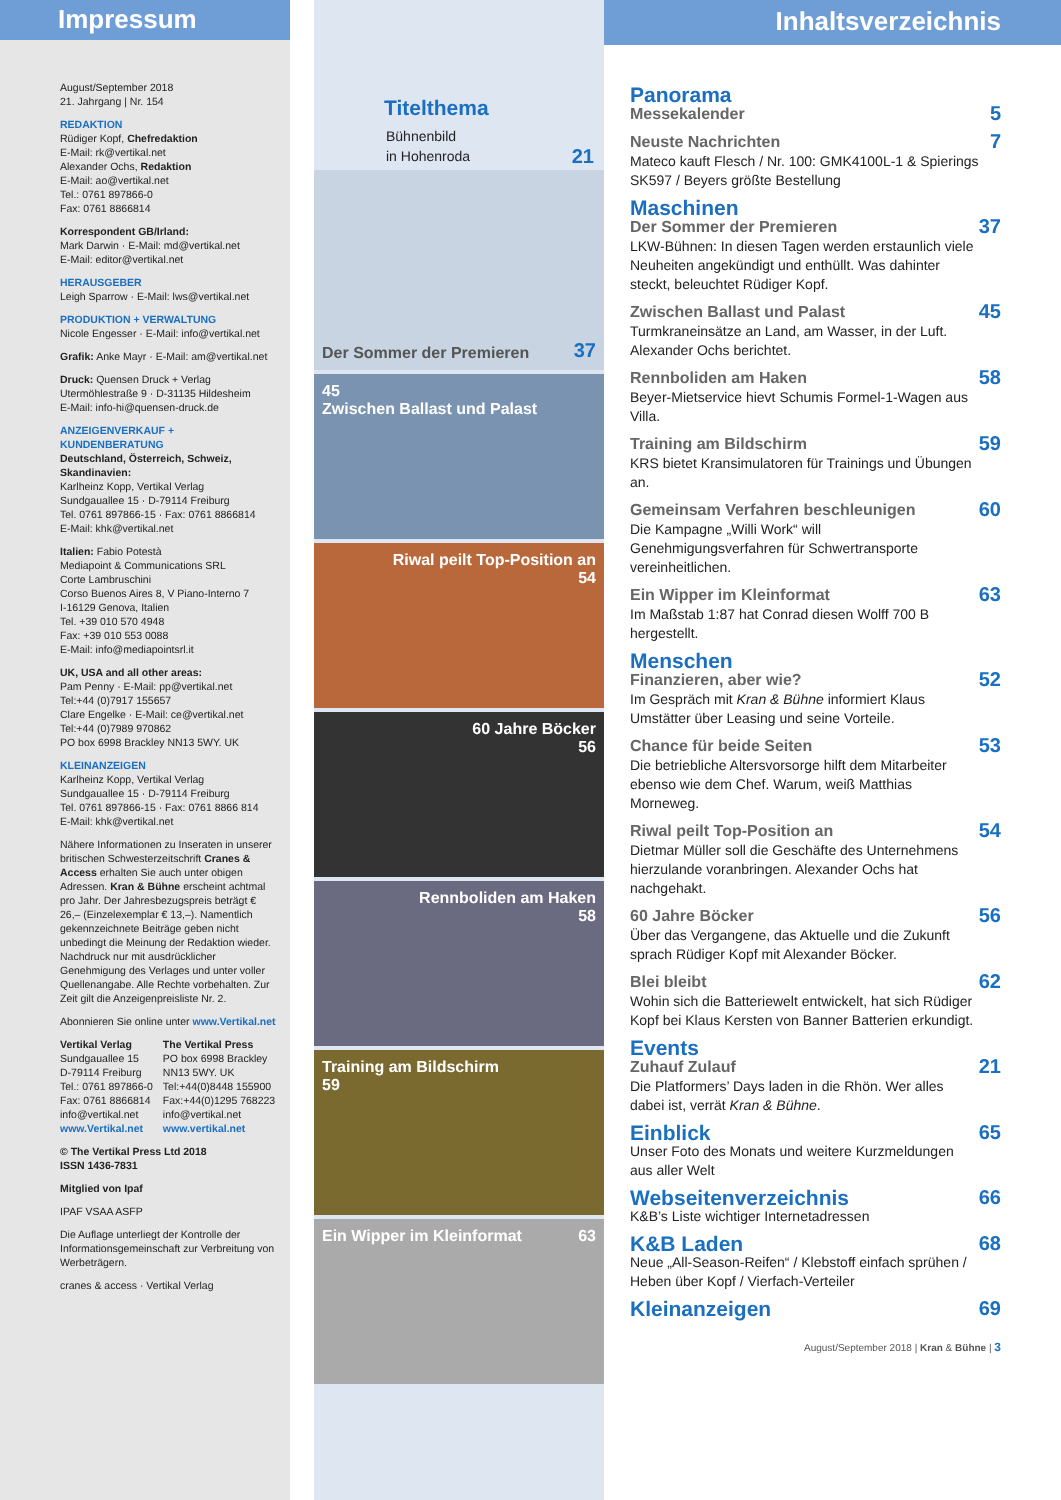Impressum
August/September 2018
21. Jahrgang | Nr. 154
REDAKTION
Rüdiger Kopf, Chefredaktion
E-Mail: rk@vertikal.net
Alexander Ochs, Redaktion
E-Mail: ao@vertikal.net
Tel.: 0761 897866-0
Fax: 0761 8866814
Korrespondent GB/Irland:
Mark Darwin · E-Mail: md@vertikal.net
E-Mail: editor@vertikal.net
HERAUSGEBER
Leigh Sparrow · E-Mail: lws@vertikal.net
PRODUKTION + VERWALTUNG
Nicole Engesser · E-Mail: info@vertikal.net
Grafik: Anke Mayr · E-Mail: am@vertikal.net
Druck: Quensen Druck + Verlag
Utermöhlestraße 9 · D-31135 Hildesheim
E-Mail: info-hi@quensen-druck.de
ANZEIGENVERKAUF + KUNDENBERATUNG
Deutschland, Österreich, Schweiz, Skandinavien:
Karlheinz Kopp, Vertikal Verlag
Sundgauallee 15 · D-79114 Freiburg
Tel. 0761 897866-15 · Fax: 0761 8866814
E-Mail: khk@vertikal.net
Italien: Fabio Potestà
Mediapoint & Communications SRL
Corte Lambruschini
Corso Buenos Aires 8, V Piano-Interno 7
I-16129 Genova, Italien
Tel. +39 010 570 4948
Fax: +39 010 553 0088
E-Mail: info@mediapointsrl.it
UK, USA and all other areas:
Pam Penny · E-Mail: pp@vertikal.net
Tel:+44 (0)7917 155657
Clare Engelke · E-Mail: ce@vertikal.net
Tel:+44 (0)7989 970862
PO box 6998 Brackley NN13 5WY. UK
KLEINANZEIGEN
Karlheinz Kopp, Vertikal Verlag
Sundgauallee 15 · D-79114 Freiburg
Tel. 0761 897866-15 · Fax: 0761 8866 814
E-Mail: khk@vertikal.net
Nähere Informationen zu Inseraten in unserer britischen Schwesterzeitschrift Cranes & Access erhalten Sie auch unter obigen Adressen. Kran & Bühne erscheint achtmal pro Jahr. Der Jahresbezugspreis beträgt € 26,– (Einzelexemplar € 13,–). Namentlich gekennzeichnete Beiträge geben nicht unbedingt die Meinung der Redaktion wieder. Nachdruck nur mit ausdrücklicher Genehmigung des Verlages und unter voller Quellenangabe. Alle Rechte vorbehalten. Zur Zeit gilt die Anzeigenpreisliste Nr. 2.
Abonnieren Sie online unter www.Vertikal.net
Vertikal Verlag
Sundgauallee 15
D-79114 Freiburg
Tel.: 0761 897866-0
Fax: 0761 8866814
info@vertikal.net
www.Vertikal.net
The Vertikal Press
PO box 6998 Brackley
NN13 5WY. UK
Tel:+44(0)8448 155900
Fax:+44(0)1295 768223
info@vertikal.net
www.vertikal.net
© The Vertikal Press Ltd 2018
ISSN 1436-7831
Mitglied von Ipaf
IPAF VSAA ASFP
Die Auflage unterliegt der Kontrolle der Informationsgemeinschaft zur Verbreitung von Werbeträgern.
cranes & access · Vertikal Verlag
Titelthema
Bühnenbild
in Hohenroda 21
Der Sommer der Premieren 37
45
Zwischen Ballast und Palast
Riwal peilt Top-Position an
54
60 Jahre Böcker
56
Rennboliden am Haken
58
Training am Bildschirm
59
Ein Wipper im Kleinformat 63
Inhaltsverzeichnis
Panorama
Messekalender
5
Neuste Nachrichten
Mateco kauft Flesch / Nr. 100: GMK4100L-1 & Spierings SK597 / Beyers größte Bestellung
7
Maschinen
Der Sommer der Premieren
LKW-Bühnen: In diesen Tagen werden erstaunlich viele Neuheiten angekündigt und enthüllt. Was dahinter steckt, beleuchtet Rüdiger Kopf.
37
Zwischen Ballast und Palast
Turmkraneinsätze an Land, am Wasser, in der Luft. Alexander Ochs berichtet.
45
Rennboliden am Haken
Beyer-Mietservice hievt Schumis Formel-1-Wagen aus Villa.
58
Training am Bildschirm
KRS bietet Kransimulatoren für Trainings und Übungen an.
59
Gemeinsam Verfahren beschleunigen
Die Kampagne „Willi Work“ will Genehmigungsverfahren für Schwertransporte vereinheitlichen.
60
Ein Wipper im Kleinformat
Im Maßstab 1:87 hat Conrad diesen Wolff 700 B hergestellt.
63
Menschen
Finanzieren, aber wie?
Im Gespräch mit Kran & Bühne informiert Klaus Umstätter über Leasing und seine Vorteile.
52
Chance für beide Seiten
Die betriebliche Altersvorsorge hilft dem Mitarbeiter ebenso wie dem Chef. Warum, weiß Matthias Morneweg.
53
Riwal peilt Top-Position an
Dietmar Müller soll die Geschäfte des Unternehmens hierzulande voranbringen. Alexander Ochs hat nachgehakt.
54
60 Jahre Böcker
Über das Vergangene, das Aktuelle und die Zukunft sprach Rüdiger Kopf mit Alexander Böcker.
56
Blei bleibt
Wohin sich die Batteriewelt entwickelt, hat sich Rüdiger Kopf bei Klaus Kersten von Banner Batterien erkundigt.
62
Events
Zuhauf Zulauf
Die Platformers’ Days laden in die Rhön. Wer alles dabei ist, verrät Kran & Bühne.
21
Einblick
Unser Foto des Monats und weitere Kurzmeldungen aus aller Welt
65
Webseitenverzeichnis
K&B’s Liste wichtiger Internetadressen
66
K&B Laden
Neue „All-Season-Reifen“ / Klebstoff einfach sprühen / Heben über Kopf / Vierfach-Verteiler
68
Kleinanzeigen 69
August/September 2018 | Kran & Bühne | 3